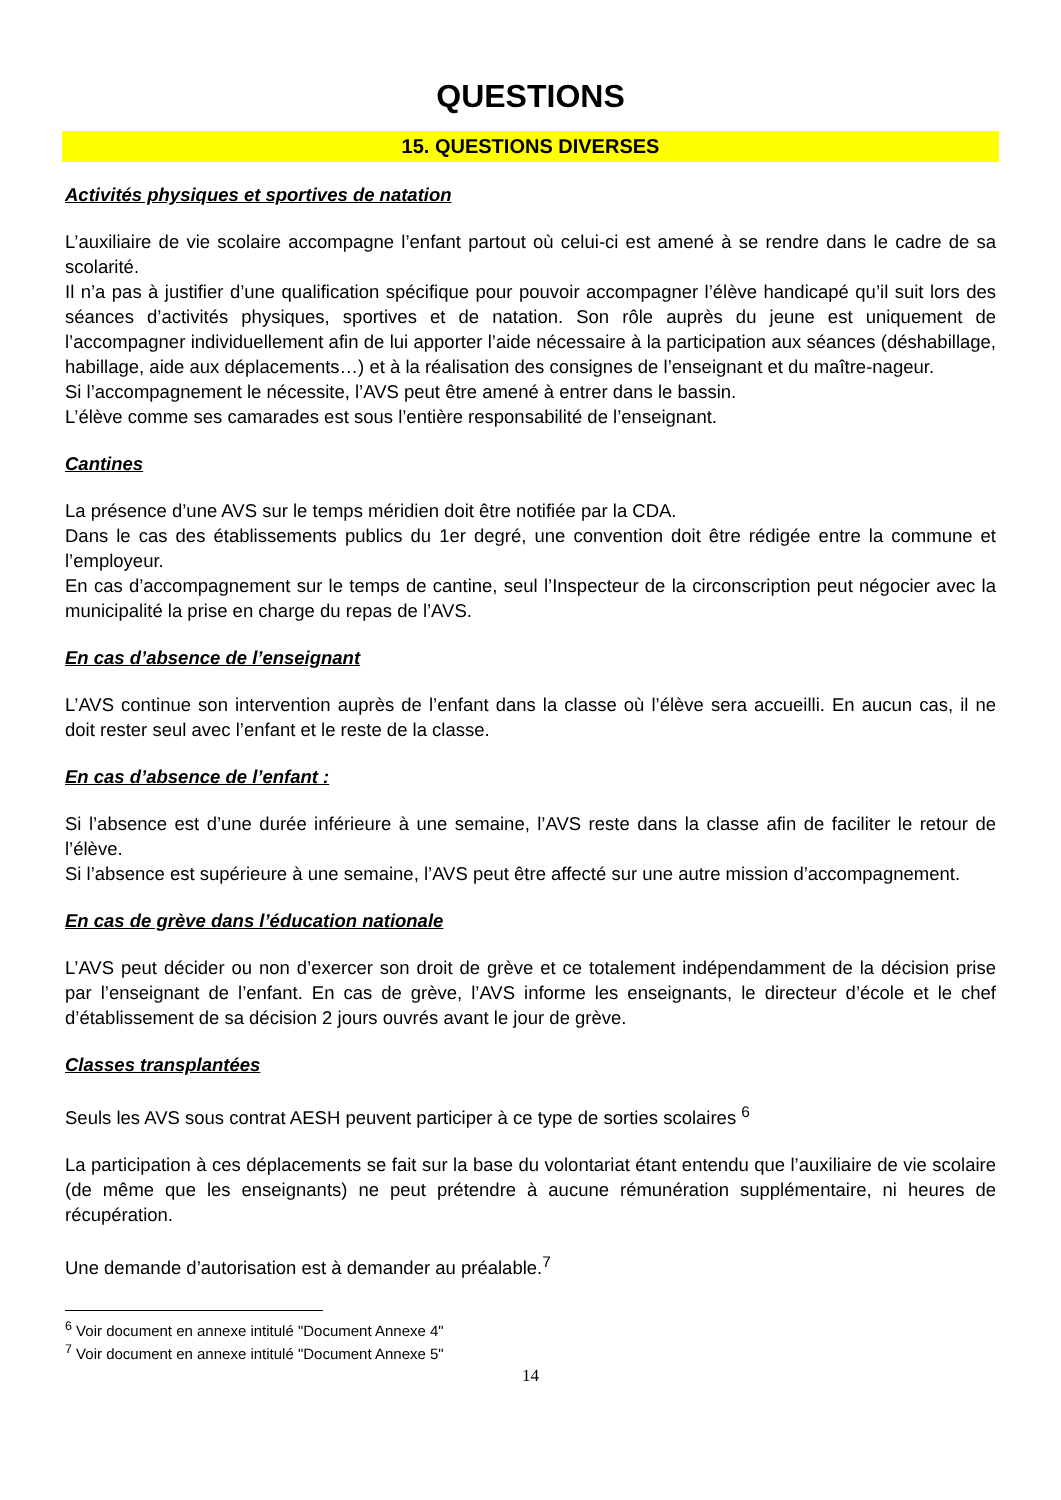QUESTIONS
15. QUESTIONS DIVERSES
Activités physiques et sportives de natation
L’auxiliaire de vie scolaire accompagne l’enfant partout où celui-ci est amené à se rendre dans le cadre de sa scolarité.
Il n’a pas à justifier d’une qualification spécifique pour pouvoir accompagner l’élève handicapé qu’il suit lors des séances d’activités physiques, sportives et de natation. Son rôle auprès du jeune est uniquement de l’accompagner individuellement afin de lui apporter l’aide nécessaire à la participation aux séances (déshabillage, habillage, aide aux déplacements…) et à la réalisation des consignes de l’enseignant et du maître-nageur.
Si l’accompagnement le nécessite, l’AVS peut être amené à entrer dans le bassin.
L’élève comme ses camarades est sous l’entière responsabilité de l’enseignant.
Cantines
La présence d’une AVS sur le temps méridien doit être notifiée par la CDA.
Dans le cas des établissements publics du 1er degré, une convention doit être rédigée entre la commune et l’employeur.
En cas d’accompagnement sur le temps de cantine, seul l’Inspecteur de la circonscription peut négocier avec la municipalité la prise en charge du repas de l’AVS.
En cas d’absence de l’enseignant
L’AVS continue son intervention auprès de l’enfant dans la classe où l’élève sera accueilli. En aucun cas, il ne doit rester seul avec l’enfant et le reste de la classe.
En cas d’absence de l’enfant :
Si l’absence est d’une durée inférieure à une semaine, l’AVS reste dans la classe afin de faciliter le retour de l’élève.
Si l’absence est supérieure à une semaine, l’AVS peut être affecté sur une autre mission d’accompagnement.
En cas de grève dans l’éducation nationale
L’AVS peut décider ou non d’exercer son droit de grève et ce totalement indépendamment de la décision prise par l’enseignant de l’enfant. En cas de grève, l’AVS informe les enseignants, le directeur d’école et le chef d’établissement de sa décision 2 jours ouvrés avant le jour de grève.
Classes transplantées
Seuls les AVS sous contrat AESH peuvent participer à ce type de sorties scolaires <sup>6</sup>
La participation à ces déplacements se fait sur la base du volontariat étant entendu que l’auxiliaire de vie scolaire (de même que les enseignants) ne peut prétendre à aucune rémunération supplémentaire, ni heures de récupération.
Une demande d’autorisation est à demander au préalable.<sup>7</sup>
<sup>6</sup> Voir document en annexe intitulé "Document Annexe 4"
<sup>7</sup> Voir document en annexe intitulé "Document Annexe 5"
14